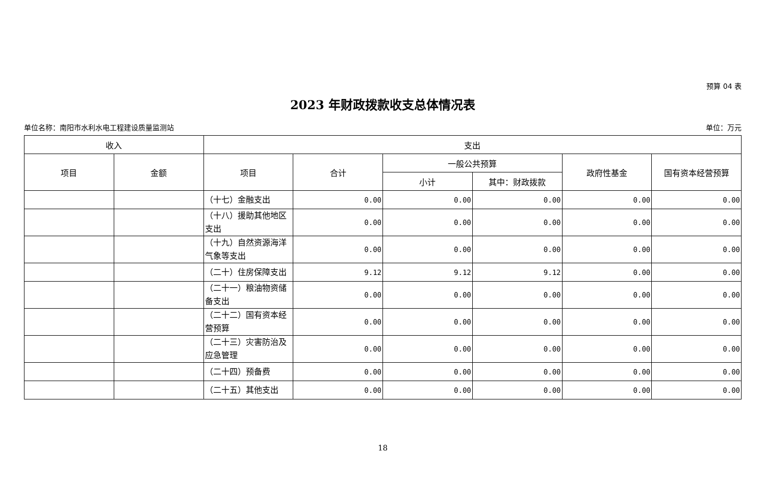预算 04 表
2023 年财政拨款收支总体情况表
单位名称：南阳市水利水电工程建设质量监测站 单位：万元
| 收入 | | 支出 | | | | | |
| --- | --- | --- | --- | --- | --- | --- | --- |
| 项目 | 金额 | 项目 | 合计 | 一般公共预算 | | 政府性基金 | 国有资本经营预算 |
| | | | | 小计 | 其中：财政拨款 | | |
| | | （十七）金融支出 | 0.00 | 0.00 | 0.00 | 0.00 | 0.00 |
| | | （十八）援助其他地区支出 | 0.00 | 0.00 | 0.00 | 0.00 | 0.00 |
| | | （十九）自然资源海洋气象等支出 | 0.00 | 0.00 | 0.00 | 0.00 | 0.00 |
| | | （二十）住房保障支出 | 9.12 | 9.12 | 9.12 | 0.00 | 0.00 |
| | | （二十一）粮油物资储备支出 | 0.00 | 0.00 | 0.00 | 0.00 | 0.00 |
| | | （二十二）国有资本经营预算 | 0.00 | 0.00 | 0.00 | 0.00 | 0.00 |
| | | （二十三）灾害防治及应急管理 | 0.00 | 0.00 | 0.00 | 0.00 | 0.00 |
| | | （二十四）预备费 | 0.00 | 0.00 | 0.00 | 0.00 | 0.00 |
| | | （二十五）其他支出 | 0.00 | 0.00 | 0.00 | 0.00 | 0.00 |
18